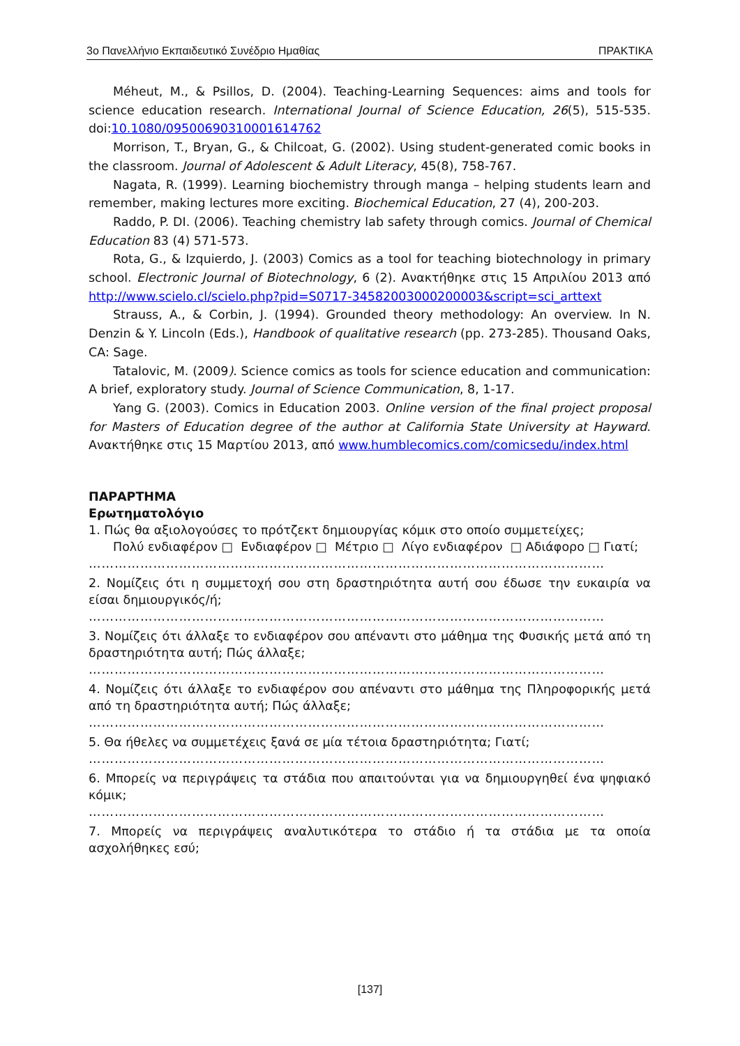3ο Πανελλήνιο Εκπαιδευτικό Συνέδριο Ημαθίας ΠΡΑΚΤΙΚΑ
Méheut, M., & Psillos, D. (2004). Teaching-Learning Sequences: aims and tools for science education research. International Journal of Science Education, 26(5), 515-535. doi:10.1080/0950069031000​1614762
Morrison, T., Bryan, G., & Chilcoat, G. (2002). Using student-generated comic books in the classroom. Journal of Adolescent & Adult Literacy, 45(8), 758-767.
Nagata, R. (1999). Learning biochemistry through manga – helping students learn and remember, making lectures more exciting. Biochemical Education, 27 (4), 200-203.
Raddo, P. DI. (2006). Teaching chemistry lab safety through comics. Journal of Chemical Education 83 (4) 571-573.
Rota, G., & Izquierdo, J. (2003) Comics as a tool for teaching biotechnology in primary school. Electronic Journal of Biotechnology, 6 (2). Ανακτήθηκε στις 15 Απριλίου 2013 από http://www.scielo.cl/scielo.php?pid=S0717-34582003000200003&script=sci_arttext
Strauss, A., & Corbin, J. (1994). Grounded theory methodology: An overview. In N. Denzin & Y. Lincoln (Eds.), Handbook of qualitative research (pp. 273-285). Thousand Oaks, CA: Sage.
Tatalovic, M. (2009). Science comics as tools for science education and communication: A brief, exploratory study. Journal of Science Communication, 8, 1-17.
Yang G. (2003). Comics in Education 2003. Online version of the final project proposal for Masters of Education degree of the author at California State University at Hayward. Ανακτήθηκε στις 15 Μαρτίου 2013, από www.humblecomics.com/comicsedu/index.html
ΠΑΡΑΡΤΗΜΑ
Ερωτηματολόγιο
1. Πώς θα αξιολογούσες το πρότζεκτ δημιουργίας κόμικ στο οποίο συμμετείχες;
Πολύ ενδιαφέρον □ Ενδιαφέρον □ Μέτριο □ Λίγο ενδιαφέρον □ Αδιάφορο □ Γιατί;
…………………………………………………………………………………………………………
2. Νομίζεις ότι η συμμετοχή σου στη δραστηριότητα αυτή σου έδωσε την ευκαιρία να είσαι δημιουργικός/ή;
…………………………………………………………………………………………………………
3. Νομίζεις ότι άλλαξε το ενδιαφέρον σου απέναντι στο μάθημα της Φυσικής μετά από τη δραστηριότητα αυτή; Πώς άλλαξε;
…………………………………………………………………………………………………………
4. Νομίζεις ότι άλλαξε το ενδιαφέρον σου απέναντι στο μάθημα της Πληροφορικής μετά από τη δραστηριότητα αυτή; Πώς άλλαξε;
…………………………………………………………………………………………………………
5. Θα ήθελες να συμμετέχεις ξανά σε μία τέτοια δραστηριότητα; Γιατί;
…………………………………………………………………………………………………………
6. Μπορείς να περιγράψεις τα στάδια που απαιτούνται για να δημιουργηθεί ένα ψηφιακό κόμικ;
…………………………………………………………………………………………………………
7. Μπορείς να περιγράψεις αναλυτικότερα το στάδιο ή τα στάδια με τα οποία ασχολήθηκες εσύ;
[137]